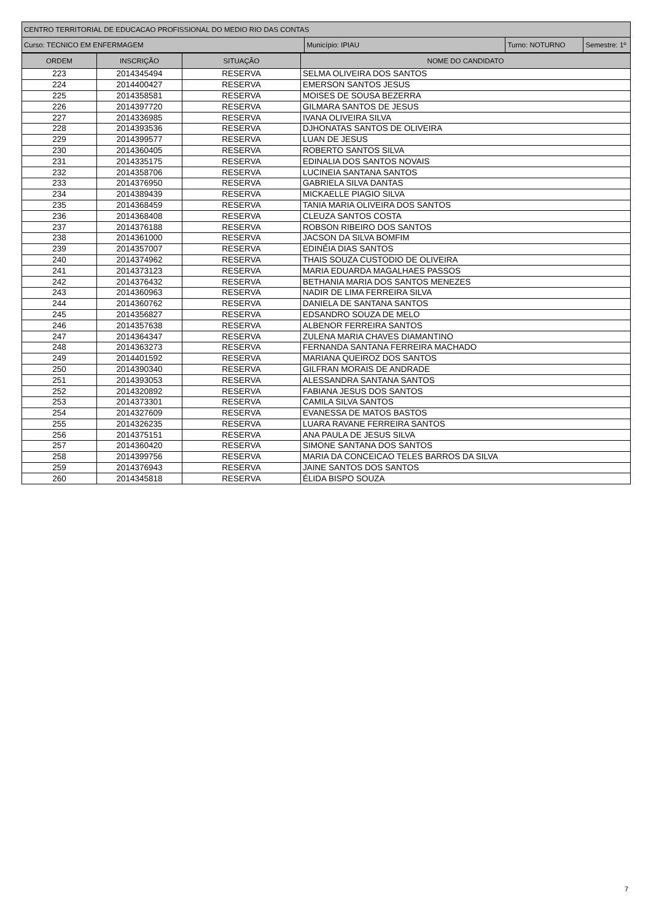| CENTRO TERRITORIAL DE EDUCACAO PROFISSIONAL DO MEDIO RIO DAS CONTAS | | | |
| Curso: TECNICO EM ENFERMAGEM | Município: IPIAU | Turno: NOTURNO | Semestre: 1º |
| ORDEM | INSCRIÇÃO | SITUAÇÃO | NOME DO CANDIDATO |
| --- | --- | --- | --- |
| 223 | 2014345494 | RESERVA | SELMA OLIVEIRA DOS SANTOS |
| 224 | 2014400427 | RESERVA | EMERSON SANTOS JESUS |
| 225 | 2014358581 | RESERVA | MOISES DE SOUSA BEZERRA |
| 226 | 2014397720 | RESERVA | GILMARA SANTOS DE JESUS |
| 227 | 2014336985 | RESERVA | IVANA OLIVEIRA SILVA |
| 228 | 2014393536 | RESERVA | DJHONATAS SANTOS DE OLIVEIRA |
| 229 | 2014399577 | RESERVA | LUAN DE JESUS |
| 230 | 2014360405 | RESERVA | ROBERTO SANTOS SILVA |
| 231 | 2014335175 | RESERVA | EDINALIA DOS SANTOS NOVAIS |
| 232 | 2014358706 | RESERVA | LUCINEIA SANTANA SANTOS |
| 233 | 2014376950 | RESERVA | GABRIELA SILVA DANTAS |
| 234 | 2014389439 | RESERVA | MICKAELLE PIAGIO SILVA |
| 235 | 2014368459 | RESERVA | TANIA MARIA OLIVEIRA DOS SANTOS |
| 236 | 2014368408 | RESERVA | CLEUZA SANTOS COSTA |
| 237 | 2014376188 | RESERVA | ROBSON RIBEIRO DOS SANTOS |
| 238 | 2014361000 | RESERVA | JACSON DA SILVA BOMFIM |
| 239 | 2014357007 | RESERVA | EDINÉIA DIAS SANTOS |
| 240 | 2014374962 | RESERVA | THAIS SOUZA CUSTODIO DE OLIVEIRA |
| 241 | 2014373123 | RESERVA | MARIA EDUARDA MAGALHAES PASSOS |
| 242 | 2014376432 | RESERVA | BETHANIA MARIA DOS SANTOS MENEZES |
| 243 | 2014360963 | RESERVA | NADIR DE LIMA FERREIRA SILVA |
| 244 | 2014360762 | RESERVA | DANIELA DE SANTANA SANTOS |
| 245 | 2014356827 | RESERVA | EDSANDRO SOUZA DE MELO |
| 246 | 2014357638 | RESERVA | ALBENOR FERREIRA SANTOS |
| 247 | 2014364347 | RESERVA | ZULENA MARIA CHAVES DIAMANTINO |
| 248 | 2014363273 | RESERVA | FERNANDA SANTANA FERREIRA MACHADO |
| 249 | 2014401592 | RESERVA | MARIANA QUEIROZ DOS SANTOS |
| 250 | 2014390340 | RESERVA | GILFRAN MORAIS DE ANDRADE |
| 251 | 2014393053 | RESERVA | ALESSANDRA SANTANA SANTOS |
| 252 | 2014320892 | RESERVA | FABIANA JESUS DOS SANTOS |
| 253 | 2014373301 | RESERVA | CAMILA SILVA SANTOS |
| 254 | 2014327609 | RESERVA | EVANESSA DE MATOS BASTOS |
| 255 | 2014326235 | RESERVA | LUARA RAVANE FERREIRA SANTOS |
| 256 | 2014375151 | RESERVA | ANA PAULA DE JESUS SILVA |
| 257 | 2014360420 | RESERVA | SIMONE SANTANA DOS SANTOS |
| 258 | 2014399756 | RESERVA | MARIA DA CONCEICAO TELES BARROS DA SILVA |
| 259 | 2014376943 | RESERVA | JAINE SANTOS DOS SANTOS |
| 260 | 2014345818 | RESERVA | ÉLIDA BISPO SOUZA |
7